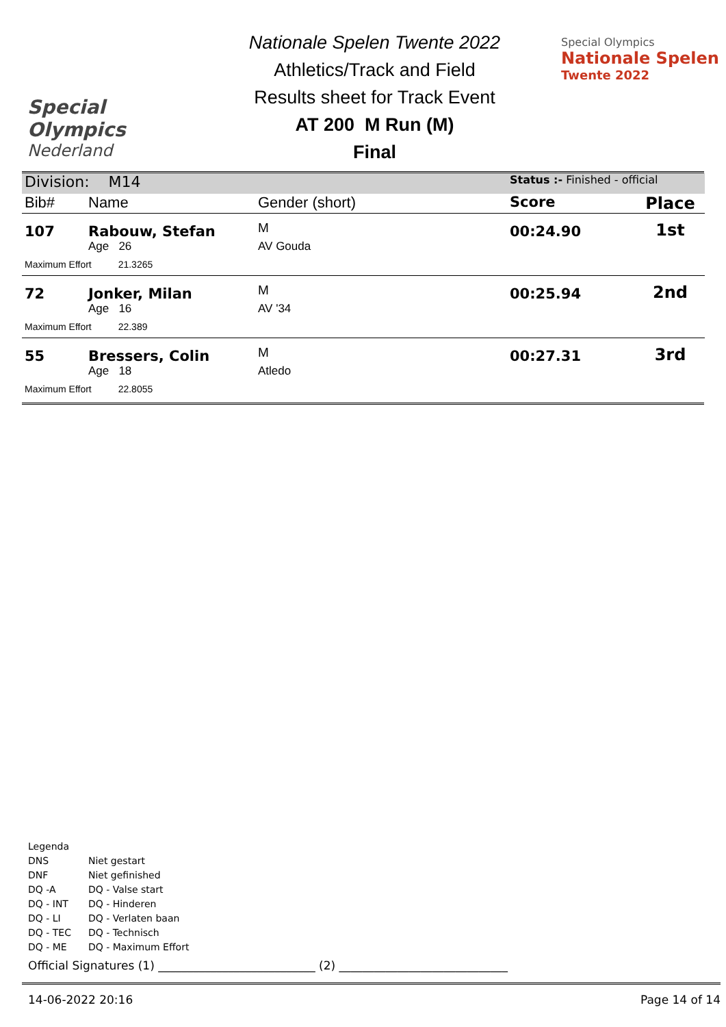Special
Olympics
Nederland
Nationale Spelen Twente 2022
Athletics/Track and Field
Results sheet for Track Event
AT 200 M Run (M)
Final
Special Olympics
Nationale Spelen
Twente 2022
| Division: M14 | | | Status :- Finished - official | |
| Bib# | Name | Gender (short) | Score | Place |
| 107 | Rabouw, Stefan | M | 00:24.90 | 1st |
| | Age 26 | AV Gouda | | |
| Maximum Effort 21.3265 | | | | |
| 72 | Jonker, Milan | M | 00:25.94 | 2nd |
| | Age 16 | AV '34 | | |
| Maximum Effort 22.389 | | | | |
| 55 | Bressers, Colin | M | 00:27.31 | 3rd |
| | Age 18 | Atledo | | |
| Maximum Effort 22.8055 | | | | |
Legenda
| DNS | Niet gestart |
| DNF | Niet gefinished |
| DQ -A | DQ - Valse start |
| DQ - INT | DQ - Hinderen |
| DQ - LI | DQ - Verlaten baan |
| DQ - TEC | DQ - Technisch |
| DQ - ME | DQ - Maximum Effort |
Official Signatures (1) ___________________________ (2) _____________________________
14-06-2022 20:16 Page 14 of 14